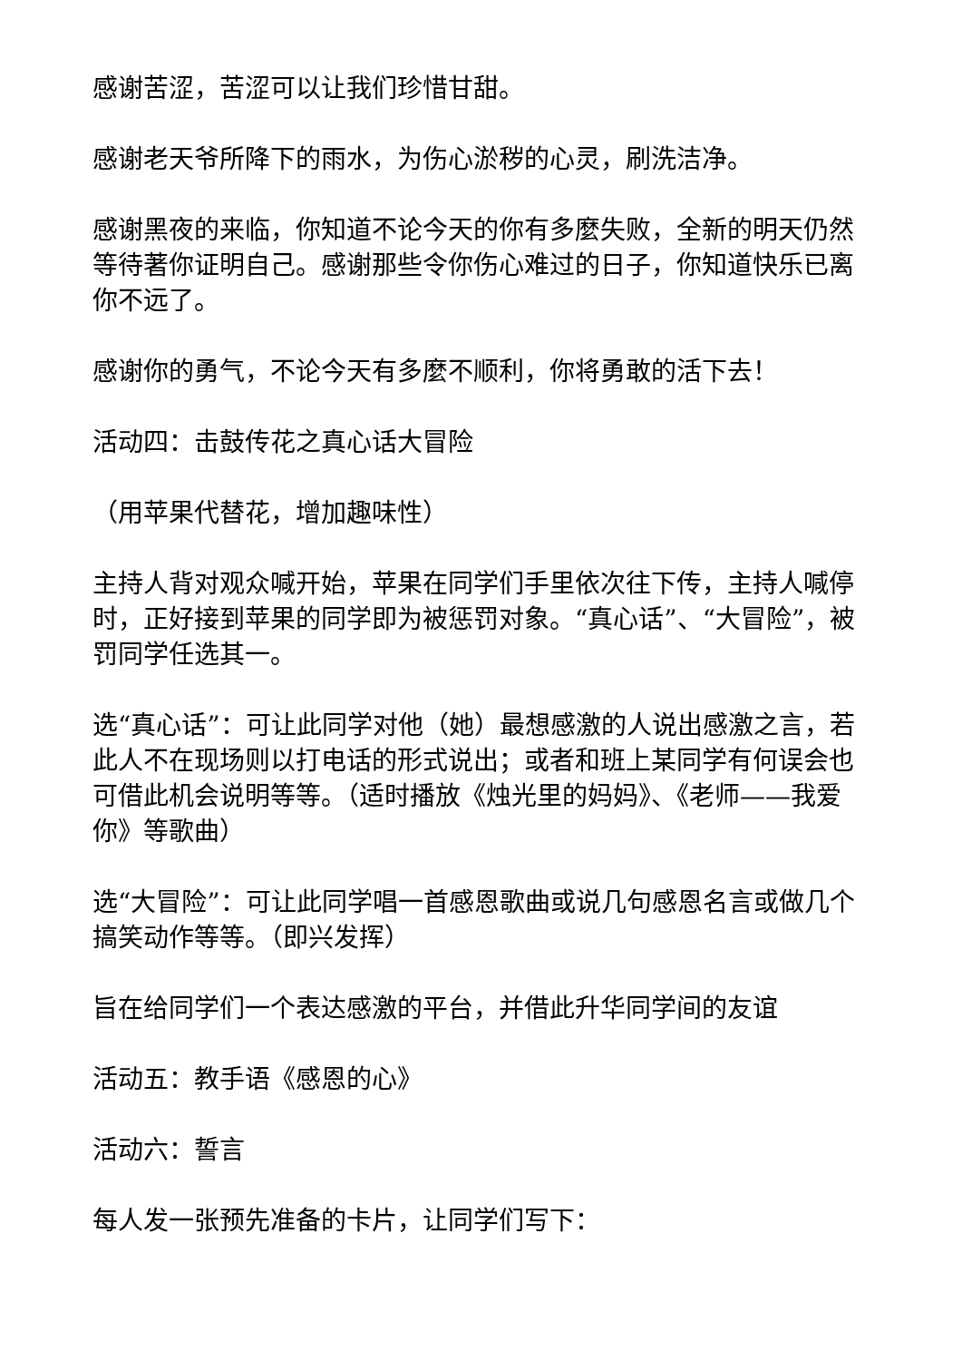感谢苦涩，苦涩可以让我们珍惜甘甜。
感谢老天爷所降下的雨水，为伤心淤秽的心灵，刷洗洁净。
感谢黑夜的来临，你知道不论今天的你有多麼失败，全新的明天仍然等待著你证明自己。感谢那些令你伤心难过的日子，你知道快乐已离你不远了。
感谢你的勇气，不论今天有多麼不顺利，你将勇敢的活下去！
活动四：击鼓传花之真心话大冒险
（用苹果代替花，增加趣味性）
主持人背对观众喊开始，苹果在同学们手里依次往下传，主持人喊停时，正好接到苹果的同学即为被惩罚对象。“真心话”、“大冒险”，被罚同学任选其一。
选“真心话”：可让此同学对他（她）最想感激的人说出感激之言，若此人不在现场则以打电话的形式说出；或者和班上某同学有何误会也可借此机会说明等等。（适时播放《烛光里的妈妈》、《老师——我爱你》等歌曲）
选“大冒险”：可让此同学唱一首感恩歌曲或说几句感恩名言或做几个搞笑动作等等。（即兴发挥）
旨在给同学们一个表达感激的平台，并借此升华同学间的友谊
活动五：教手语《感恩的心》
活动六：誓言
每人发一张预先准备的卡片，让同学们写下：